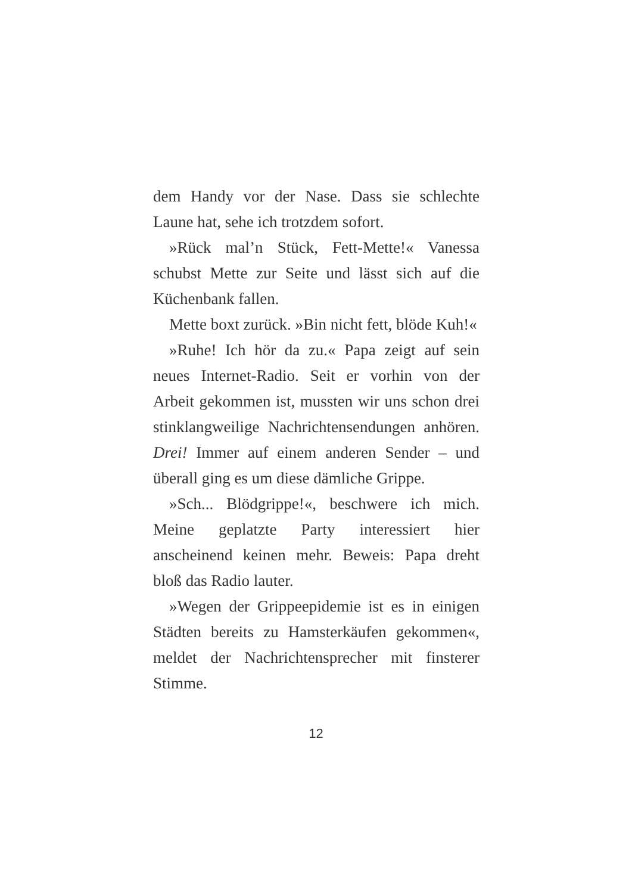dem Handy vor der Nase. Dass sie schlechte Laune hat, sehe ich trotzdem sofort.
»Rück mal’n Stück, Fett-Mette!« Vanessa schubst Mette zur Seite und lässt sich auf die Küchenbank fallen.
Mette boxt zurück. »Bin nicht fett, blöde Kuh!«
»Ruhe! Ich hör da zu.« Papa zeigt auf sein neues Internet-Radio. Seit er vorhin von der Arbeit gekommen ist, mussten wir uns schon drei stinklangweilige Nachrichtensendungen anhören. Drei! Immer auf einem anderen Sender – und überall ging es um diese dämliche Grippe.
»Sch... Blödgrippe!«, beschwere ich mich. Meine geplatzte Party interessiert hier anscheinend keinen mehr. Beweis: Papa dreht bloß das Radio lauter.
»Wegen der Grippeepidemie ist es in einigen Städten bereits zu Hamsterkäufen gekommen«, meldet der Nachrichtensprecher mit finsterer Stimme.
12